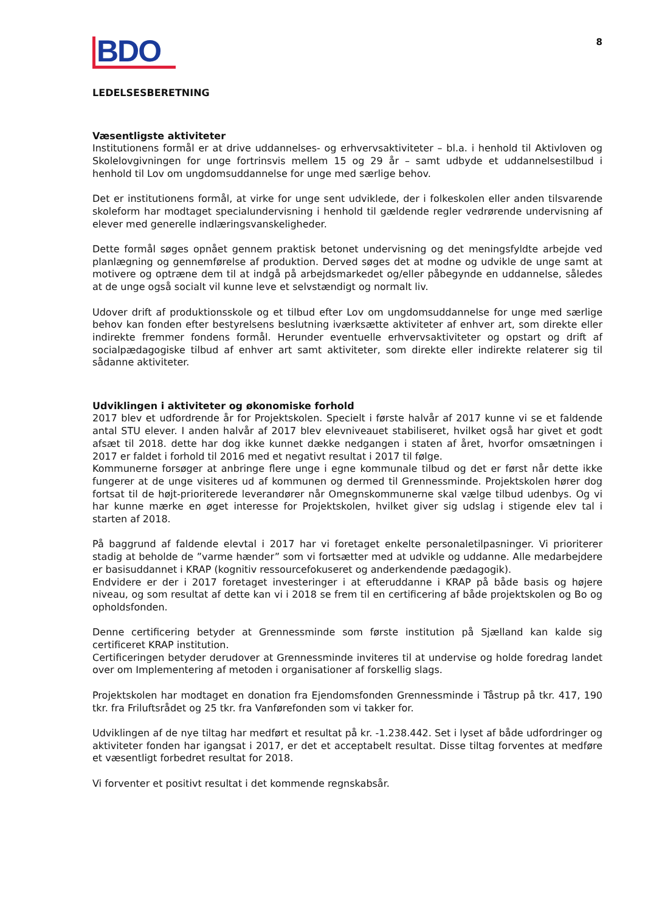BDO
8
LEDELSESBERETNING
Væsentligste aktiviteter
Institutionens formål er at drive uddannelses- og erhvervsaktiviteter – bl.a. i henhold til Aktivloven og Skolelovgivningen for unge fortrinsvis mellem 15 og 29 år – samt udbyde et uddannelsestilbud i henhold til Lov om ungdomsuddannelse for unge med særlige behov.
Det er institutionens formål, at virke for unge sent udviklede, der i folkeskolen eller anden tilsvarende skoleform har modtaget specialundervisning i henhold til gældende regler vedrørende undervisning af elever med generelle indlæringsvanskeligheder.
Dette formål søges opnået gennem praktisk betonet undervisning og det meningsfyldte arbejde ved planlægning og gennemførelse af produktion. Derved søges det at modne og udvikle de unge samt at motivere og optræne dem til at indgå på arbejdsmarkedet og/eller påbegynde en uddannelse, således at de unge også socialt vil kunne leve et selvstændigt og normalt liv.
Udover drift af produktionsskole og et tilbud efter Lov om ungdomsuddannelse for unge med særlige behov kan fonden efter bestyrelsens beslutning iværksætte aktiviteter af enhver art, som direkte eller indirekte fremmer fondens formål. Herunder eventuelle erhvervsaktiviteter og opstart og drift af socialpædagogiske tilbud af enhver art samt aktiviteter, som direkte eller indirekte relaterer sig til sådanne aktiviteter.
Udviklingen i aktiviteter og økonomiske forhold
2017 blev et udfordrende år for Projektskolen. Specielt i første halvår af 2017 kunne vi se et faldende antal STU elever. I anden halvår af 2017 blev elevniveauet stabiliseret, hvilket også har givet et godt afsæt til 2018. dette har dog ikke kunnet dække nedgangen i staten af året, hvorfor omsætningen i 2017 er faldet i forhold til 2016 med et negativt resultat i 2017 til følge.
Kommunerne forsøger at anbringe flere unge i egne kommunale tilbud og det er først når dette ikke fungerer at de unge visiteres ud af kommunen og dermed til Grennessminde. Projektskolen hører dog fortsat til de højt-prioriterede leverandører når Omegnskommunerne skal vælge tilbud udenbys. Og vi har kunne mærke en øget interesse for Projektskolen, hvilket giver sig udslag i stigende elev tal i starten af 2018.
På baggrund af faldende elevtal i 2017 har vi foretaget enkelte personaletilpasninger. Vi prioriterer stadig at beholde de ”varme hænder” som vi fortsætter med at udvikle og uddanne. Alle medarbejdere er basisuddannet i KRAP (kognitiv ressourcefokuseret og anderkendende pædagogik).
Endvidere er der i 2017 foretaget investeringer i at efteruddanne i KRAP på både basis og højere niveau, og som resultat af dette kan vi i 2018 se frem til en certificering af både projektskolen og Bo og opholdsfonden.
Denne certificering betyder at Grennessminde som første institution på Sjælland kan kalde sig certificeret KRAP institution.
Certificeringen betyder derudover at Grennessminde inviteres til at undervise og holde foredrag landet over om Implementering af metoden i organisationer af forskellig slags.
Projektskolen har modtaget en donation fra Ejendomsfonden Grennessminde i Tåstrup på tkr. 417, 190 tkr. fra Friluftsrådet og 25 tkr. fra Vanførefonden som vi takker for.
Udviklingen af de nye tiltag har medført et resultat på kr. -1.238.442. Set i lyset af både udfordringer og aktiviteter fonden har igangsat i 2017, er det et acceptabelt resultat. Disse tiltag forventes at medføre et væsentligt forbedret resultat for 2018.
Vi forventer et positivt resultat i det kommende regnskabsår.